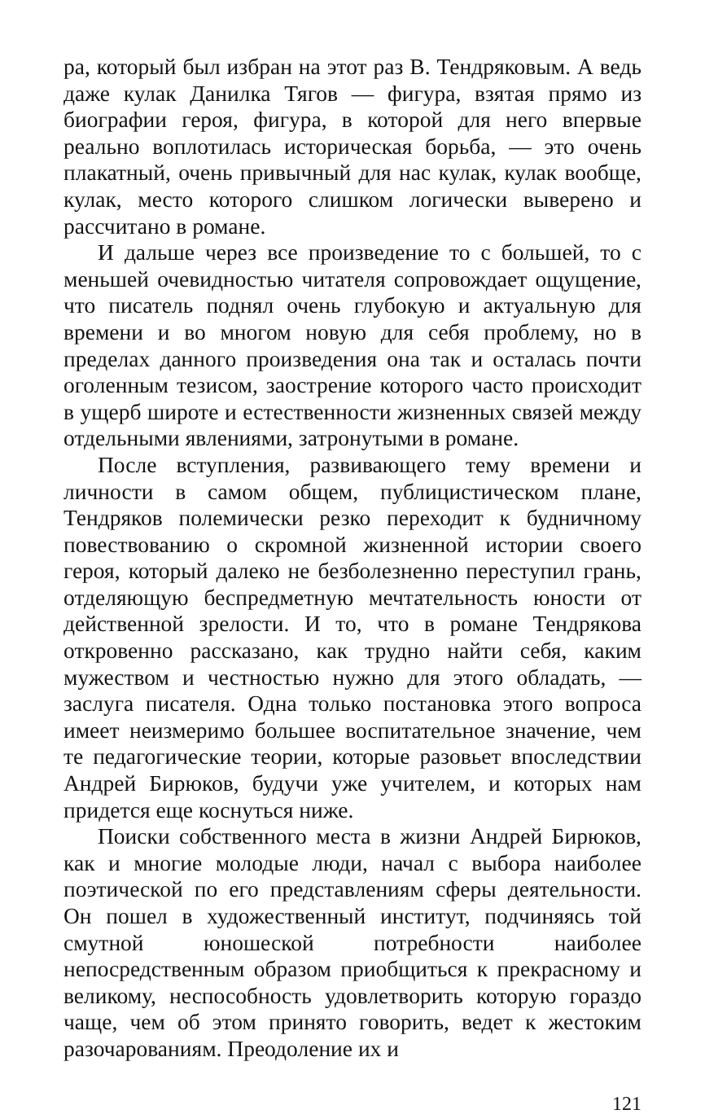ра, который был избран на этот раз В. Тендряковым. А ведь даже кулак Данилка Тягов — фигура, взятая прямо из биографии героя, фигура, в которой для него впервые реально воплотилась историческая борьба, — это очень плакатный, очень привычный для нас кулак, кулак вообще, кулак, место которого слишком логически выверено и рассчитано в романе.
И дальше через все произведение то с большей, то с меньшей очевидностью читателя сопровождает ощущение, что писатель поднял очень глубокую и актуальную для времени и во многом новую для себя проблему, но в пределах данного произведения она так и осталась почти оголенным тезисом, заострение которого часто происходит в ущерб широте и естественности жизненных связей между отдельными явлениями, затронутыми в романе.
После вступления, развивающего тему времени и личности в самом общем, публицистическом плане, Тендряков полемически резко переходит к будничному повествованию о скромной жизненной истории своего героя, который далеко не безболезненно переступил грань, отделяющую беспредметную мечтательность юности от действенной зрелости. И то, что в романе Тендрякова откровенно рассказано, как трудно найти себя, каким мужеством и честностью нужно для этого обладать, — заслуга писателя. Одна только постановка этого вопроса имеет неизмеримо большее воспитательное значение, чем те педагогические теории, которые разовьет впоследствии Андрей Бирюков, будучи уже учителем, и которых нам придется еще коснуться ниже.
Поиски собственного места в жизни Андрей Бирюков, как и многие молодые люди, начал с выбора наиболее поэтической по его представлениям сферы деятельности. Он пошел в художественный институт, подчиняясь той смутной юношеской потребности наиболее непосредственным образом приобщиться к прекрасному и великому, неспособность удовлетворить которую гораздо чаще, чем об этом принято говорить, ведет к жестоким разочарованиям. Преодоление их и
121